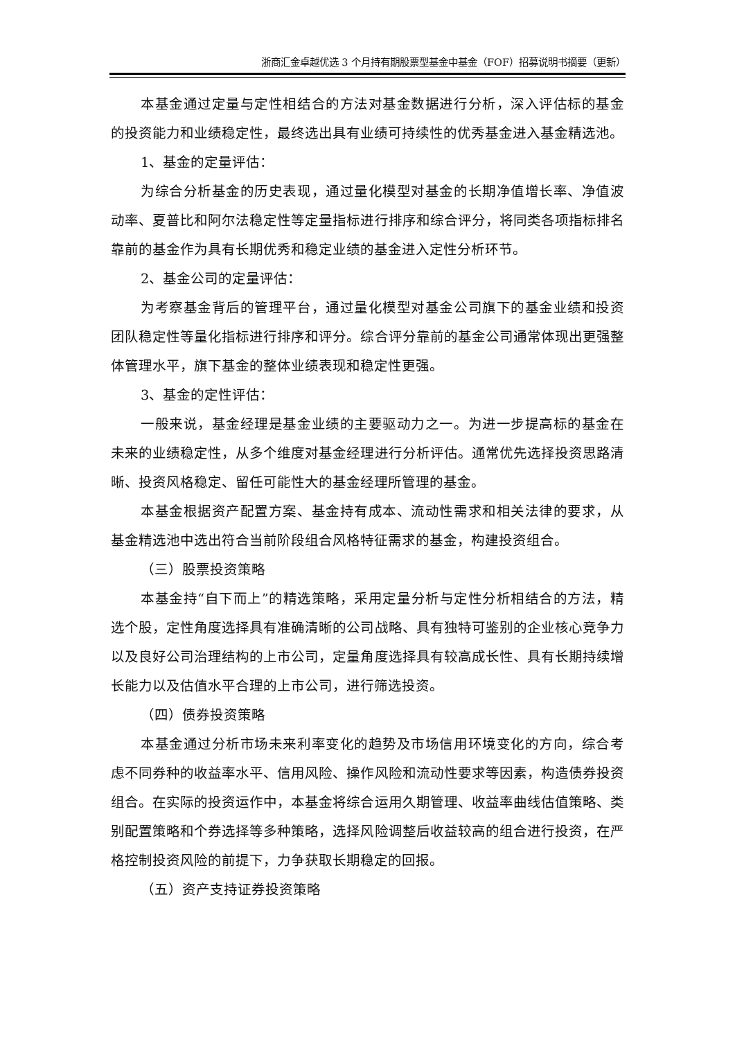浙商汇金卓越优选 3 个月持有期股票型基金中基金（FOF）招募说明书摘要（更新）
本基金通过定量与定性相结合的方法对基金数据进行分析，深入评估标的基金的投资能力和业绩稳定性，最终选出具有业绩可持续性的优秀基金进入基金精选池。
1、基金的定量评估：
为综合分析基金的历史表现，通过量化模型对基金的长期净值增长率、净值波动率、夏普比和阿尔法稳定性等定量指标进行排序和综合评分，将同类各项指标排名靠前的基金作为具有长期优秀和稳定业绩的基金进入定性分析环节。
2、基金公司的定量评估：
为考察基金背后的管理平台，通过量化模型对基金公司旗下的基金业绩和投资团队稳定性等量化指标进行排序和评分。综合评分靠前的基金公司通常体现出更强整体管理水平，旗下基金的整体业绩表现和稳定性更强。
3、基金的定性评估：
一般来说，基金经理是基金业绩的主要驱动力之一。为进一步提高标的基金在未来的业绩稳定性，从多个维度对基金经理进行分析评估。通常优先选择投资思路清晰、投资风格稳定、留任可能性大的基金经理所管理的基金。
本基金根据资产配置方案、基金持有成本、流动性需求和相关法律的要求，从基金精选池中选出符合当前阶段组合风格特征需求的基金，构建投资组合。
（三）股票投资策略
本基金持“自下而上”的精选策略，采用定量分析与定性分析相结合的方法，精选个股，定性角度选择具有准确清晰的公司战略、具有独特可鉴别的企业核心竞争力以及良好公司治理结构的上市公司，定量角度选择具有较高成长性、具有长期持续增长能力以及估值水平合理的上市公司，进行筛选投资。
（四）债券投资策略
本基金通过分析市场未来利率变化的趋势及市场信用环境变化的方向，综合考虑不同券种的收益率水平、信用风险、操作风险和流动性要求等因素，构造债券投资组合。在实际的投资运作中，本基金将综合运用久期管理、收益率曲线估值策略、类别配置策略和个券选择等多种策略，选择风险调整后收益较高的组合进行投资，在严格控制投资风险的前提下，力争获取长期稳定的回报。
（五）资产支持证券投资策略